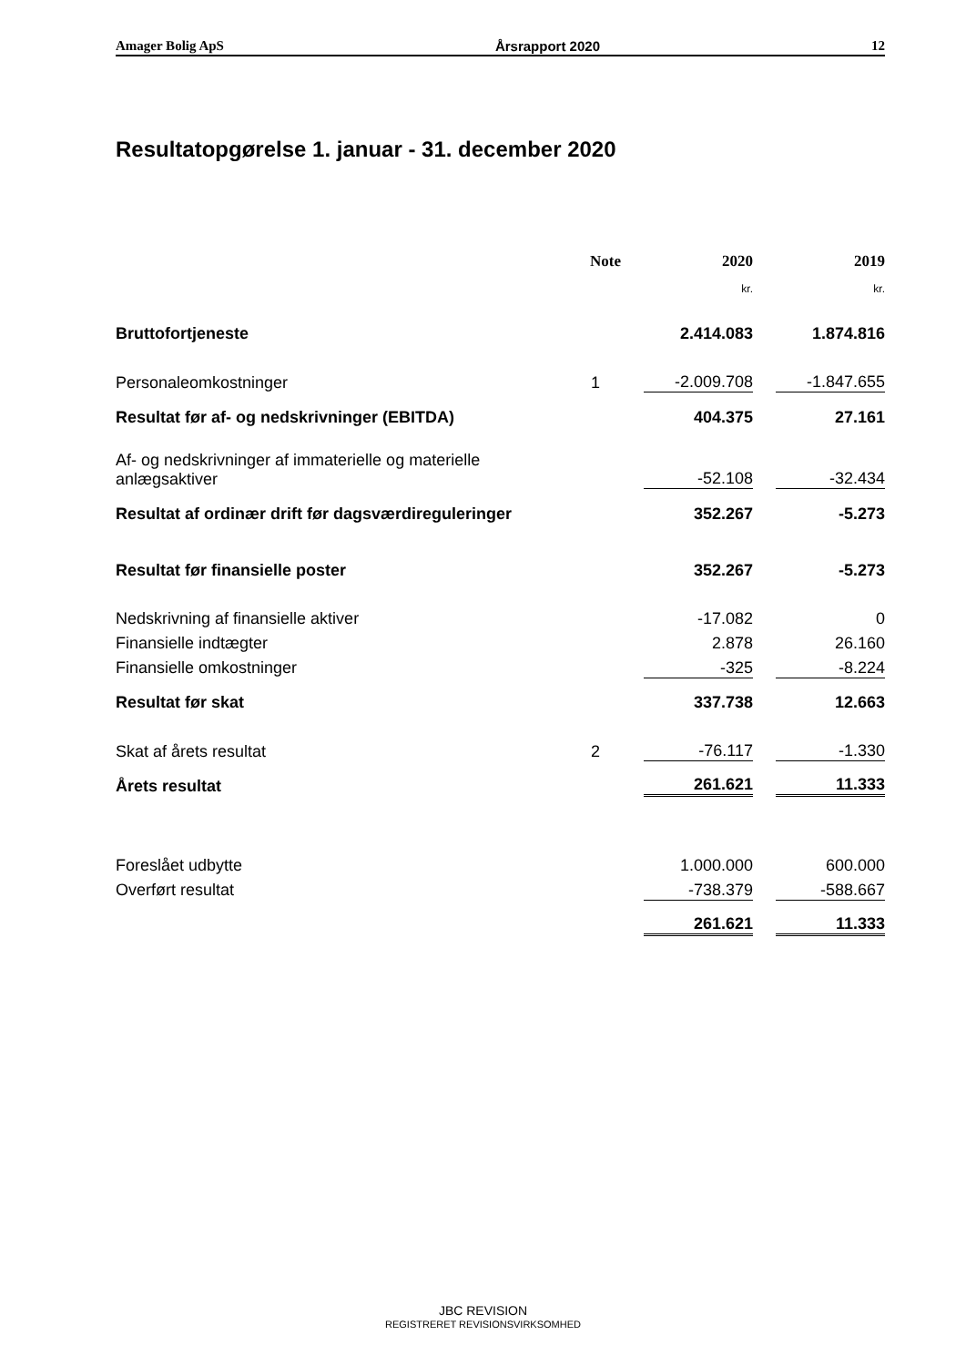Amager Bolig ApS Årsrapport 2020 12
Resultatopgørelse 1. januar - 31. december 2020
| | Note | | 2020 | | 2019 |
| --- | --- | --- | --- | --- | --- |
| | | | kr. | | kr. |
| Bruttofortjeneste | | | 2.414.083 | | 1.874.816 |
| Personaleomkostninger | 1 | | -2.009.708 | | -1.847.655 |
| Resultat før af- og nedskrivninger (EBITDA) | | | 404.375 | | 27.161 |
| Af- og nedskrivninger af immaterielle og materielle anlægsaktiver | | | -52.108 | | -32.434 |
| Resultat af ordinær drift før dagsværdireguleringer | | | 352.267 | | -5.273 |
| Resultat før finansielle poster | | | 352.267 | | -5.273 |
| Nedskrivning af finansielle aktiver | | | -17.082 | | 0 |
| Finansielle indtægter | | | 2.878 | | 26.160 |
| Finansielle omkostninger | | | -325 | | -8.224 |
| Resultat før skat | | | 337.738 | | 12.663 |
| Skat af årets resultat | 2 | | -76.117 | | -1.330 |
| Årets resultat | | | 261.621 | | 11.333 |
| Foreslået udbytte | | | 1.000.000 | | 600.000 |
| Overført resultat | | | -738.379 | | -588.667 |
| | | | 261.621 | | 11.333 |
JBC REVISION
REGISTRERET REVISIONSVIRKSOMHED